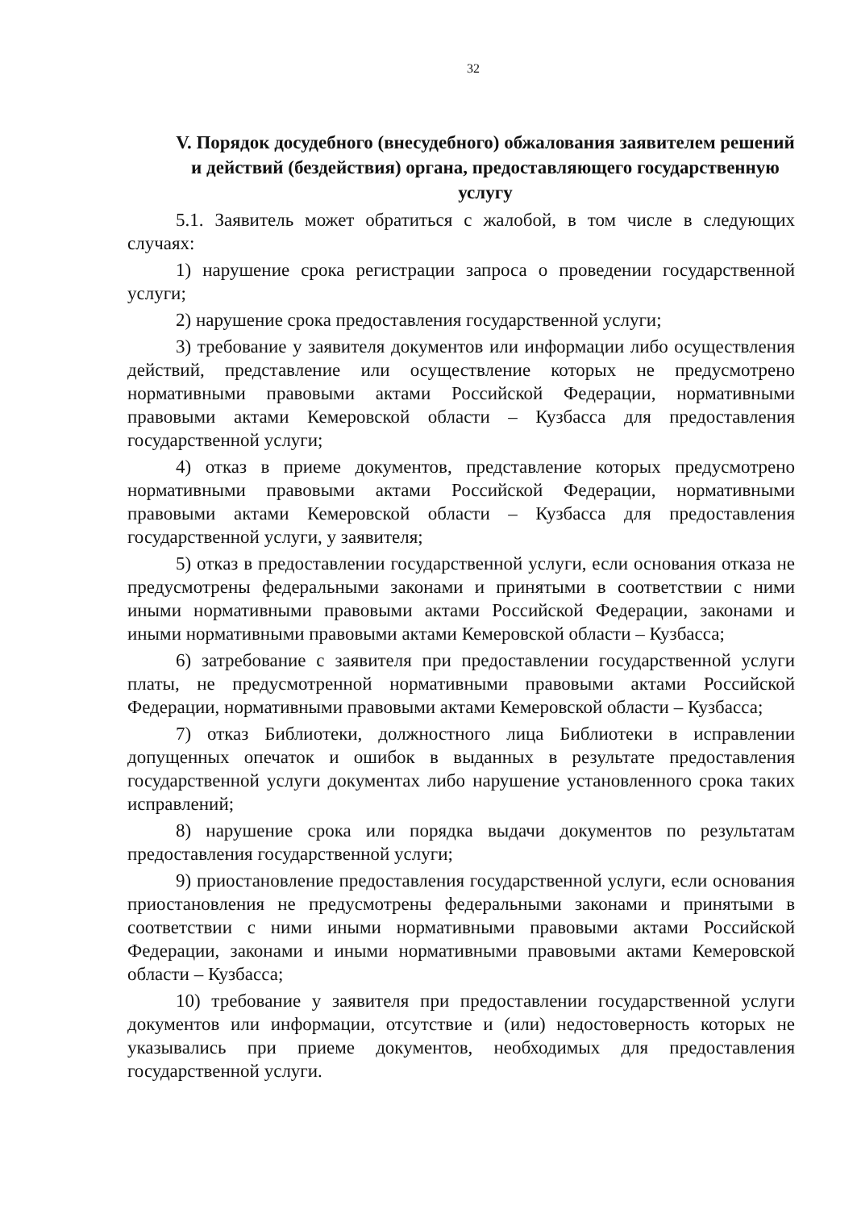32
V. Порядок досудебного (внесудебного) обжалования заявителем решений и действий (бездействия) органа, предоставляющего государственную услугу
5.1. Заявитель может обратиться с жалобой, в том числе в следующих случаях:
1) нарушение срока регистрации запроса о проведении государственной услуги;
2) нарушение срока предоставления государственной услуги;
3) требование у заявителя документов или информации либо осуществления действий, представление или осуществление которых не предусмотрено нормативными правовыми актами Российской Федерации, нормативными правовыми актами Кемеровской области – Кузбасса для предоставления государственной услуги;
4) отказ в приеме документов, представление которых предусмотрено нормативными правовыми актами Российской Федерации, нормативными правовыми актами Кемеровской области – Кузбасса для предоставления государственной услуги, у заявителя;
5) отказ в предоставлении государственной услуги, если основания отказа не предусмотрены федеральными законами и принятыми в соответствии с ними иными нормативными правовыми актами Российской Федерации, законами и иными нормативными правовыми актами Кемеровской области – Кузбасса;
6) затребование с заявителя при предоставлении государственной услуги платы, не предусмотренной нормативными правовыми актами Российской Федерации, нормативными правовыми актами Кемеровской области – Кузбасса;
7) отказ Библиотеки, должностного лица Библиотеки в исправлении допущенных опечаток и ошибок в выданных в результате предоставления государственной услуги документах либо нарушение установленного срока таких исправлений;
8) нарушение срока или порядка выдачи документов по результатам предоставления государственной услуги;
9) приостановление предоставления государственной услуги, если основания приостановления не предусмотрены федеральными законами и принятыми в соответствии с ними иными нормативными правовыми актами Российской Федерации, законами и иными нормативными правовыми актами Кемеровской области – Кузбасса;
10) требование у заявителя при предоставлении государственной услуги документов или информации, отсутствие и (или) недостоверность которых не указывались при приеме документов, необходимых для предоставления государственной услуги.